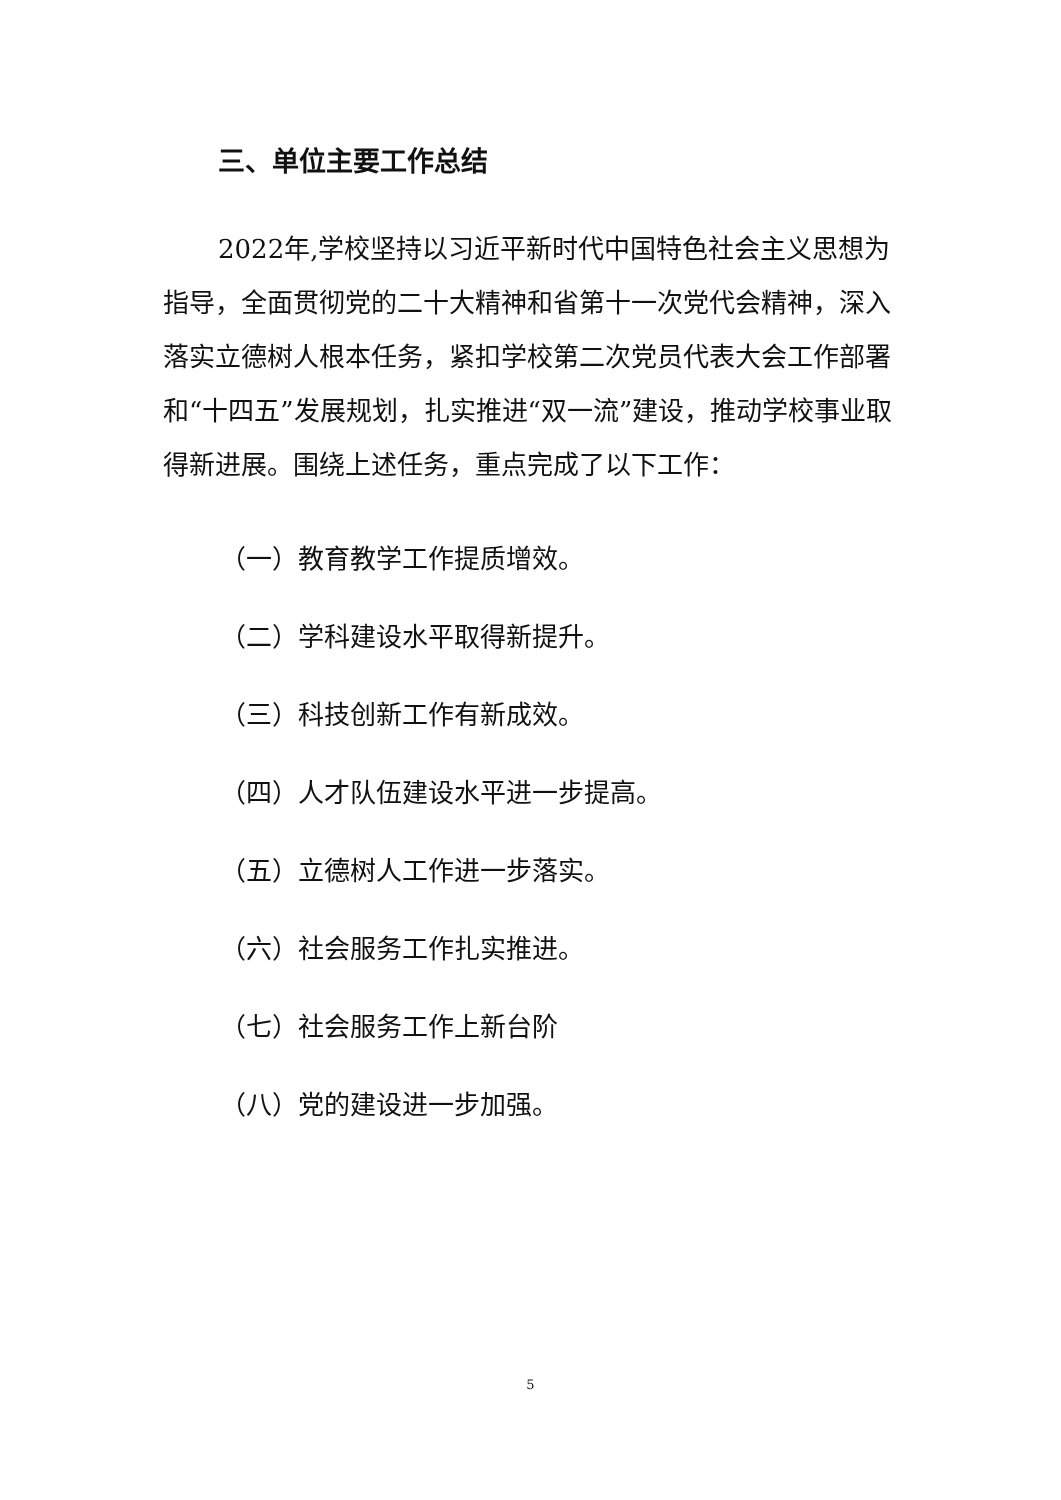三、单位主要工作总结
2022年,学校坚持以习近平新时代中国特色社会主义思想为指导，全面贯彻党的二十大精神和省第十一次党代会精神，深入落实立德树人根本任务，紧扣学校第二次党员代表大会工作部署和“十四五”发展规划，扎实推进“双一流”建设，推动学校事业取得新进展。围绕上述任务，重点完成了以下工作：
（一）教育教学工作提质增效。
（二）学科建设水平取得新提升。
（三）科技创新工作有新成效。
（四）人才队伍建设水平进一步提高。
（五）立德树人工作进一步落实。
（六）社会服务工作扎实推进。
（七）社会服务工作上新台阶
（八）党的建设进一步加强。
5